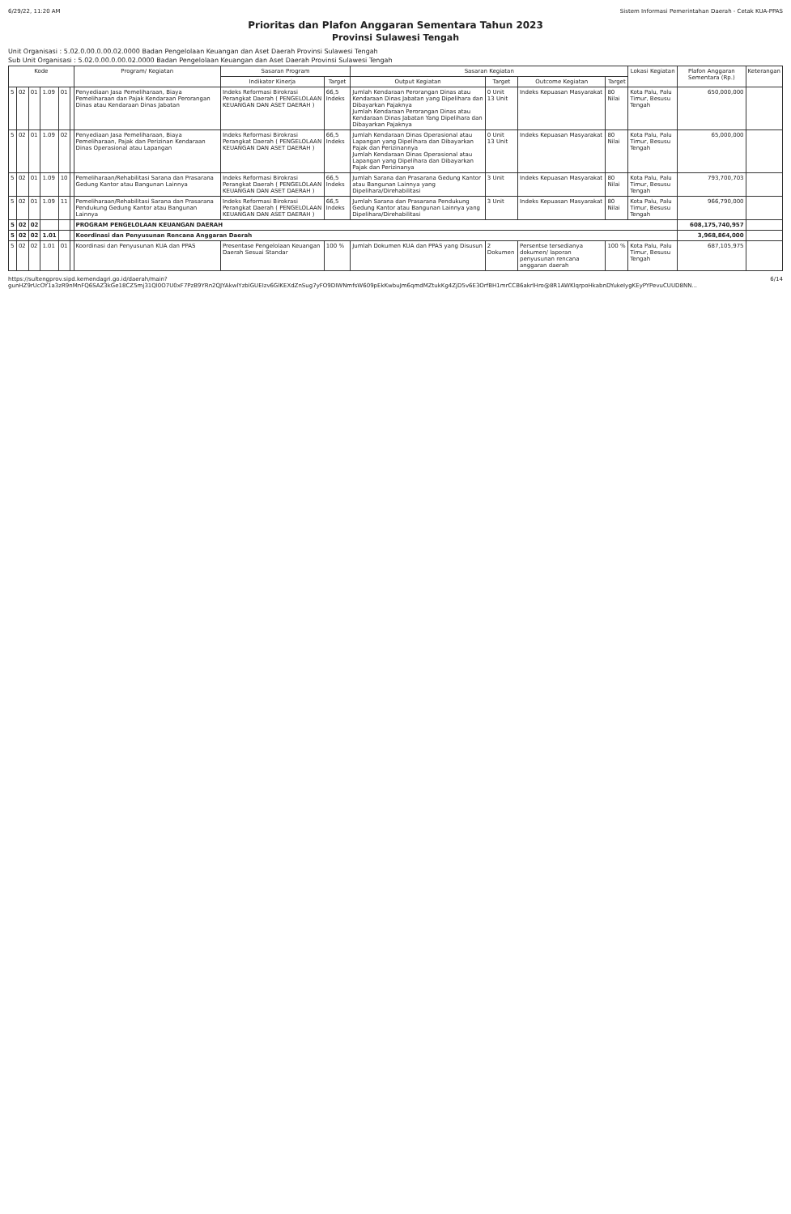6/29/22, 11:20 AM Sistem Informasi Pemerintahan Daerah - Cetak KUA-PPAS
Prioritas dan Plafon Anggaran Sementara Tahun 2023
Provinsi Sulawesi Tengah
Unit Organisasi : 5.02.0.00.0.00.02.0000 Badan Pengelolaan Keuangan dan Aset Daerah Provinsi Sulawesi Tengah
Sub Unit Organisasi : 5.02.0.00.0.00.02.0000 Badan Pengelolaan Keuangan dan Aset Daerah Provinsi Sulawesi Tengah
| Kode | | | | | | Program/ Kegiatan | Sasaran Program | | Sasaran Kegiatan | | | | Lokasi Kegiatan | Plafon Anggaran Sementara (Rp.) | Keterangan |
| --- | --- | --- | --- | --- | --- | --- | --- | --- | --- | --- | --- | --- | --- | --- | --- |
| | | | | | | | Indikator Kinerja | Target | Output Kegiatan | Target | Outcome Kegiatan | Target | | | |
| 5 | 02 | 01 | 1.09 | 01 | | Penyediaan Jasa Pemeliharaan, Biaya Pemeliharaan dan Pajak Kendaraan Perorangan Dinas atau Kendaraan Dinas Jabatan | Indeks Reformasi Birokrasi Perangkat Daerah ( PENGELOLAAN KEUANGAN DAN ASET DAERAH ) | 66,5 Indeks | Jumlah Kendaraan Perorangan Dinas atau Kendaraan Dinas Jabatan yang Dipelihara dan Dibayarkan Pajaknya Jumlah Kendaraan Perorangan Dinas atau Kendaraan Dinas Jabatan Yang Dipelihara dan Dibayarkan Pajaknya | 0 Unit 13 Unit | Indeks Kepuasan Masyarakat | 80 Nilai | Kota Palu, Palu Timur, Besusu Tengah | 650,000,000 | |
| 5 | 02 | 01 | 1.09 | 02 | | Penyediaan Jasa Pemeliharaan, Biaya Pemeliharaan, Pajak dan Perizinan Kendaraan Dinas Operasional atau Lapangan | Indeks Reformasi Birokrasi Perangkat Daerah ( PENGELOLAAN KEUANGAN DAN ASET DAERAH ) | 66,5 Indeks | Jumlah Kendaraan Dinas Operasional atau Lapangan yang Dipelihara dan Dibayarkan Pajak dan Perizinannya Jumlah Kendaraan Dinas Operasional atau Lapangan yang Dipelihara dan Dibayarkan Pajak dan Perizinanya | 0 Unit 13 Unit | Indeks Kepuasan Masyarakat | 80 Nilai | Kota Palu, Palu Timur, Besusu Tengah | 65,000,000 | |
| 5 | 02 | 01 | 1.09 | 10 | | Pemeliharaan/Rehabilitasi Sarana dan Prasarana Gedung Kantor atau Bangunan Lainnya | Indeks Reformasi Birokrasi Perangkat Daerah ( PENGELOLAAN KEUANGAN DAN ASET DAERAH ) | 66,5 Indeks | Jumlah Sarana dan Prasarana Gedung Kantor atau Bangunan Lainnya yang Dipelihara/Direhabilitasi | 3 Unit | Indeks Kepuasan Masyarakat | 80 Nilai | Kota Palu, Palu Timur, Besusu Tengah | 793,700,703 | |
| 5 | 02 | 01 | 1.09 | 11 | | Pemeliharaan/Rehabilitasi Sarana dan Prasarana Pendukung Gedung Kantor atau Bangunan Lainnya | Indeks Reformasi Birokrasi Perangkat Daerah ( PENGELOLAAN KEUANGAN DAN ASET DAERAH ) | 66,5 Indeks | Jumlah Sarana dan Prasarana Pendukung Gedung Kantor atau Bangunan Lainnya yang Dipelihara/Direhabilitasi | 3 Unit | Indeks Kepuasan Masyarakat | 80 Nilai | Kota Palu, Palu Timur, Besusu Tengah | 966,790,000 | |
| 5 | 02 | 02 | | | | PROGRAM PENGELOLAAN KEUANGAN DAERAH | | | | | | | | 608,175,740,957 | |
| 5 | 02 | 02 | 1.01 | | | Koordinasi dan Penyusunan Rencana Anggaran Daerah | | | | | | | | 3,968,864,000 | |
| 5 | 02 | 02 | 1.01 | 01 | | Koordinasi dan Penyusunan KUA dan PPAS | Presentase Pengelolaan Keuangan Daerah Sesuai Standar | 100 % | Jumlah Dokumen KUA dan PPAS yang Disusun | 2 Dokumen | Persentse tersedianya dokumen/ laporan penyusunan rencana anggaran daerah | 100 % | Kota Palu, Palu Timur, Besusu Tengah | 687,105,975 | |
https://sultengprov.sipd.kemendagri.go.id/daerah/main?gunHZ9rUcOY1a3zR9nMnFQ6SAZ3kGe18CZ5mj31Ql0O7U0xF7PzB9YRn2QJYAkwlYzblGUEIzv6GlKEXdZnSug7yFO9DIWNmfsW609pEkKwbuJm6qmdMZtukKg4ZjD5v6E3OrfBH1mrCCB6akrlHro@8R1AWKlqrpoHkabnDYukeIygKEyPYPevuCUUD8NN... 6/14